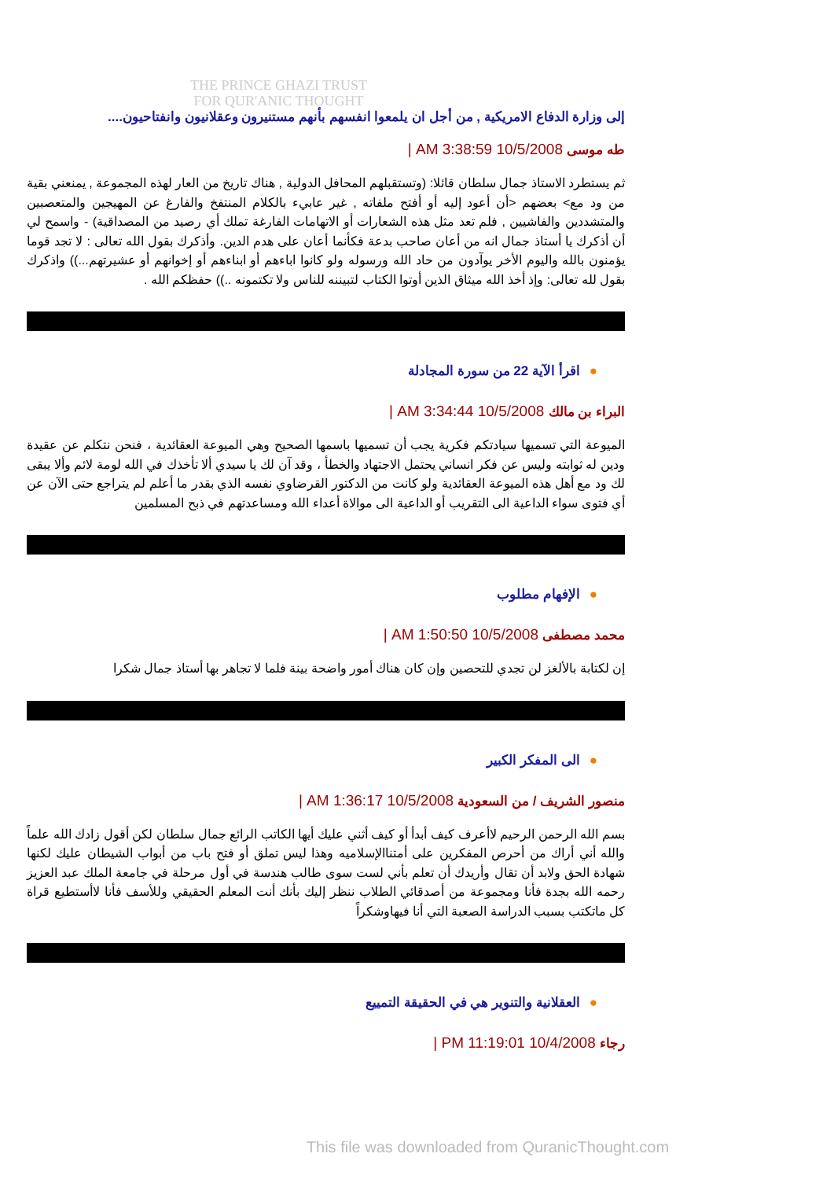THE PRINCE GHAZI TRUST
FOR QUR'ANIC THOUGHT
إلى وزارة الدفاع الامريكية , من أجل ان يلمعوا انفسهم بأنهم مستنيرون وعقلانيون وانفتاحيون....
طه موسى 10/5/2008 3:38:59 AM |
ثم يستطرد الاستاذ جمال سلطان قائلا: (وتستقبلهم المحافل الدولية , هناك تاريخ من العار لهذه المجموعة , يمنعني بقية من ود مع> بعضهم <أن أعود إليه أو أفتح ملفاته , غير عابيء بالكلام المنتفخ والفارغ عن المهيجين والمتعصبين والمتشددين والفاشيين , فلم تعد مثل هذه الشعارات أو الاتهامات الفارغة تملك أي رصيد من المصداقية) - واسمح لي أن أذكرك يا أستاذ جمال انه من أعان صاحب بدعة فكأنما أعان على هدم الدين. وأذكرك بقول الله تعالى : لا تجد قوما يؤمنون بالله واليوم الأخر يوآدون من حاد الله ورسوله ولو كانوا اباءهم أو ابناءهم أو إخوانهم أو عشيرتهم...)) واذكرك بقول لله تعالى: وإذ أخذ الله ميثاق الذين أوتوا الكتاب لتبيننه للناس ولا تكتمونه ..)) حفظكم الله .
●اقرأ الآية 22 من سورة المجادلة
البراء بن مالك 10/5/2008 3:34:44 AM |
الميوعة التي تسميها سيادتكم فكرية يجب أن تسميها باسمها الصحيح وهي الميوعة العقائدية ، فنحن نتكلم عن عقيدة ودين له ثوابته وليس عن فكر انساني يحتمل الاجتهاد والخطأ ، وقد آن لك يا سيدي ألا تأخذك في الله لومة لائم وألا يبقى لك ود مع أهل هذه الميوعة العقائدية ولو كانت من الدكتور القرضاوي نفسه الذي بقدر ما أعلم لم يتراجع حتى الآن عن أي فتوى سواء الداعية الى التقريب أو الداعية الى موالاة أعداء الله ومساعدتهم في ذبح المسلمين
●الإفهام مطلوب
محمد مصطفى 10/5/2008 1:50:50 AM |
إن لكتابة بالألغز لن تجدي للتحصين وإن كان هناك أمور واضحة بينة فلما لا تجاهر بها أستاذ جمال شكرا
●الى المفكر الكبير
منصور الشريف / من السعودية 10/5/2008 1:36:17 AM |
بسم الله الرحمن الرحيم لاأعرف كيف أبدأ أو كيف أثني عليك أيها الكاتب الرائع جمال سلطان لكن أقول زادك الله علماً والله أني أراك من أحرص المفكرين على أمتناالإسلاميه وهذا ليس تملق أو فتح باب من أبواب الشيطان عليك لكنها شهادة الحق ولابد أن تقال وأريدك أن تعلم بأني لست سوى طالب هندسة في أول مرحلة في جامعة الملك عبد العزيز رحمه الله بجدة فأنا ومجموعة من أصدقائي الطلاب ننظر إليك بأنك أنت المعلم الحقيقي وللأسف فأنا لاأستطيع قراة كل ماتكتب بسبب الدراسة الصعبة التي أنا فيهاوشكراً
●العقلانية والتنوير هي في الحقيقة التمييع
رجاء 10/4/2008 11:19:01 PM |
This file was downloaded from QuranicThought.com